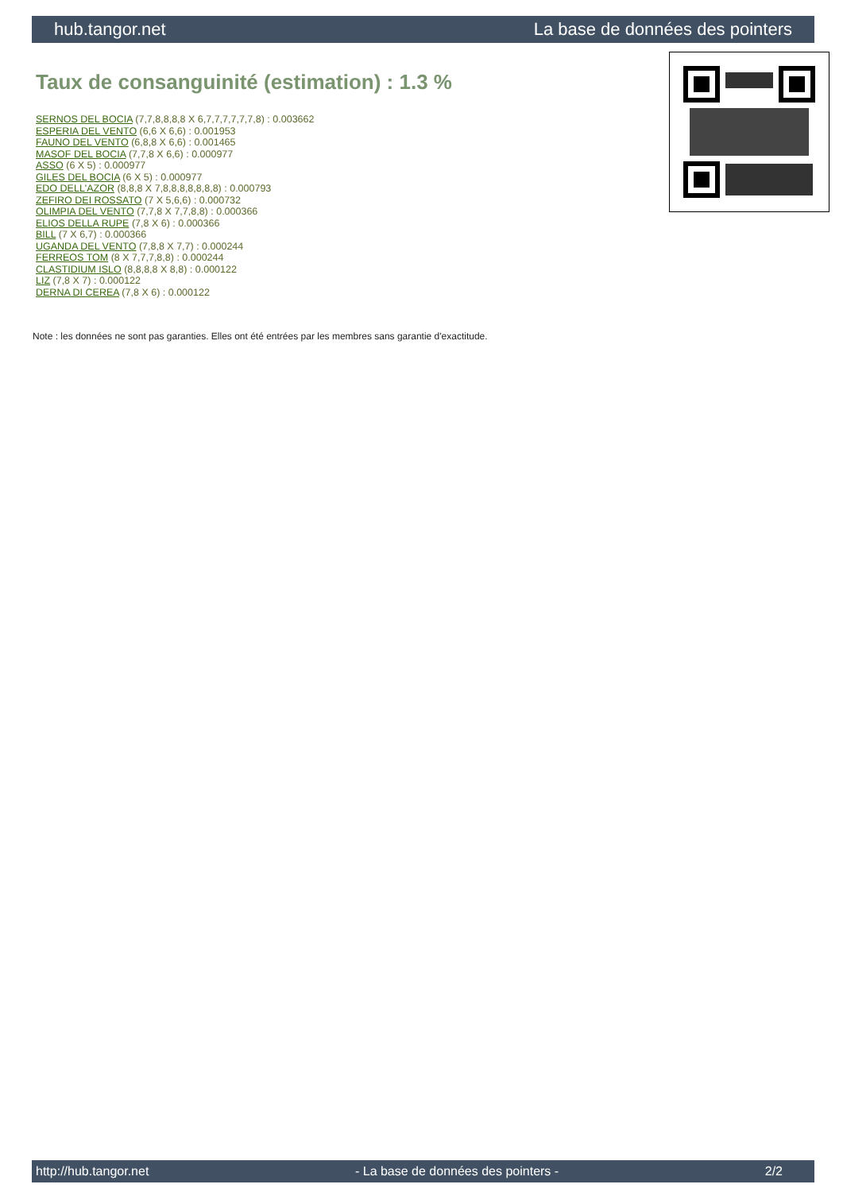hub.tangor.net La base de données des pointers
Taux de consanguinité (estimation) : 1.3 %
SERNOS DEL BOCIA (7,7,8,8,8,8 X 6,7,7,7,7,7,7,8) : 0.003662
ESPERIA DEL VENTO (6,6 X 6,6) : 0.001953
FAUNO DEL VENTO (6,8,8 X 6,6) : 0.001465
MASOF DEL BOCIA (7,7,8 X 6,6) : 0.000977
ASSO (6 X 5) : 0.000977
GILES DEL BOCIA (6 X 5) : 0.000977
EDO DELL'AZOR (8,8,8 X 7,8,8,8,8,8,8,8) : 0.000793
ZEFIRO DEI ROSSATO (7 X 5,6,6) : 0.000732
OLIMPIA DEL VENTO (7,7,8 X 7,7,8,8) : 0.000366
ELIOS DELLA RUPE (7,8 X 6) : 0.000366
BILL (7 X 6,7) : 0.000366
UGANDA DEL VENTO (7,8,8 X 7,7) : 0.000244
FERREOS TOM (8 X 7,7,7,8,8) : 0.000244
CLASTIDIUM ISLO (8,8,8,8 X 8,8) : 0.000122
LIZ (7,8 X 7) : 0.000122
DERNA DI CEREA (7,8 X 6) : 0.000122
Note : les données ne sont pas garanties. Elles ont été entrées par les membres sans garantie d'exactitude.
http://hub.tangor.net - La base de données des pointers - 2/2